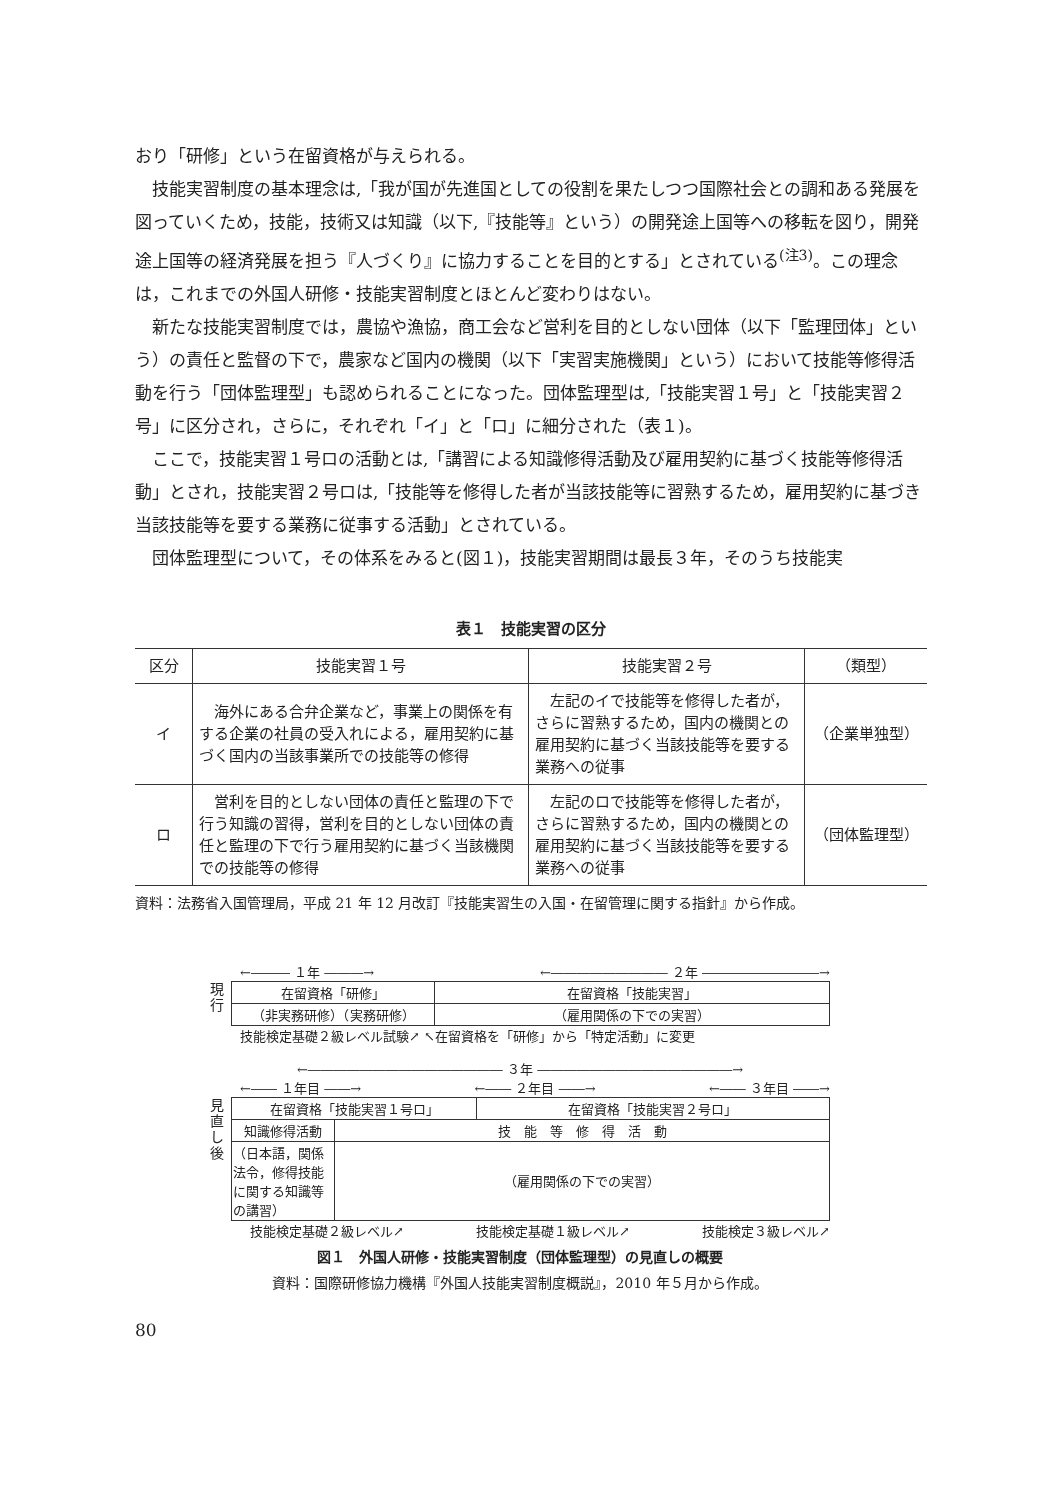おり「研修」という在留資格が与えられる。
技能実習制度の基本理念は,「我が国が先進国としての役割を果たしつつ国際社会との調和ある発展を図っていくため，技能，技術又は知識（以下,『技能等』という）の開発途上国等への移転を図り，開発途上国等の経済発展を担う『人づくり』に協力することを目的とする」とされている<sup>(注3)</sup>。この理念は，これまでの外国人研修・技能実習制度とほとんど変わりはない。
新たな技能実習制度では，農協や漁協，商工会など営利を目的としない団体（以下「監理団体」という）の責任と監督の下で，農家など国内の機関（以下「実習実施機関」という）において技能等修得活動を行う「団体監理型」も認められることになった。団体監理型は,「技能実習１号」と「技能実習２号」に区分され，さらに，それぞれ「イ」と「ロ」に細分された（表１)。
ここで，技能実習１号ロの活動とは,「講習による知識修得活動及び雇用契約に基づく技能等修得活動」とされ，技能実習２号ロは,「技能等を修得した者が当該技能等に習熟するため，雇用契約に基づき当該技能等を要する業務に従事する活動」とされている。
団体監理型について，その体系をみると(図１)，技能実習期間は最長３年，そのうち技能実
表１　技能実習の区分
| 区分 | 技能実習１号 | 技能実習２号 | （類型） |
| --- | --- | --- | --- |
| イ | 海外にある合弁企業など，事業上の関係を有する企業の社員の受入れによる，雇用契約に基づく国内の当該事業所での技能等の修得 | 左記のイで技能等を修得した者が，さらに習熟するため，国内の機関との雇用契約に基づく当該技能等を要する業務への従事 | （企業単独型） |
| ロ | 営利を目的としない団体の責任と監理の下で行う知識の習得，営利を目的としない団体の責任と監理の下で行う雇用契約に基づく当該機関での技能等の修得 | 左記のロで技能等を修得した者が，さらに習熟するため，国内の機関との雇用契約に基づく当該技能等を要する業務への従事 | （団体監理型） |
資料：法務省入国管理局，平成 21 年 12 月改訂『技能実習生の入国・在留管理に関する指針』から作成。
←――― １年 ―――→ ←――――――――― ２年 ―――――――――→
現
行
| 在留資格「研修」 | 在留資格「技能実習」 |
| （非実務研修）（実務研修） | （雇用関係の下での実習） |
技能検定基礎２級レベル試験↗ ↖在留資格を「研修」から「特定活動」に変更
←――――――――――――――― ３年 ―――――――――――――――→
←―― １年目 ――→ ←―― ２年目 ――→ ←―― ３年目 ――→
見
直
し
後
| 在留資格「技能実習１号ロ」 | | 在留資格「技能実習２号ロ」 |
| 知識修得活動 | 技 能 等 修 得 活 動 | |
| （日本語，関係法令，修得技能に関する知識等の講習） | （雇用関係の下での実習） | |
技能検定基礎２級レベル↗ 技能検定基礎１級レベル↗ 技能検定３級レベル↗
図１　外国人研修・技能実習制度（団体監理型）の見直しの概要
資料：国際研修協力機構『外国人技能実習制度概説』，2010 年５月から作成。
80